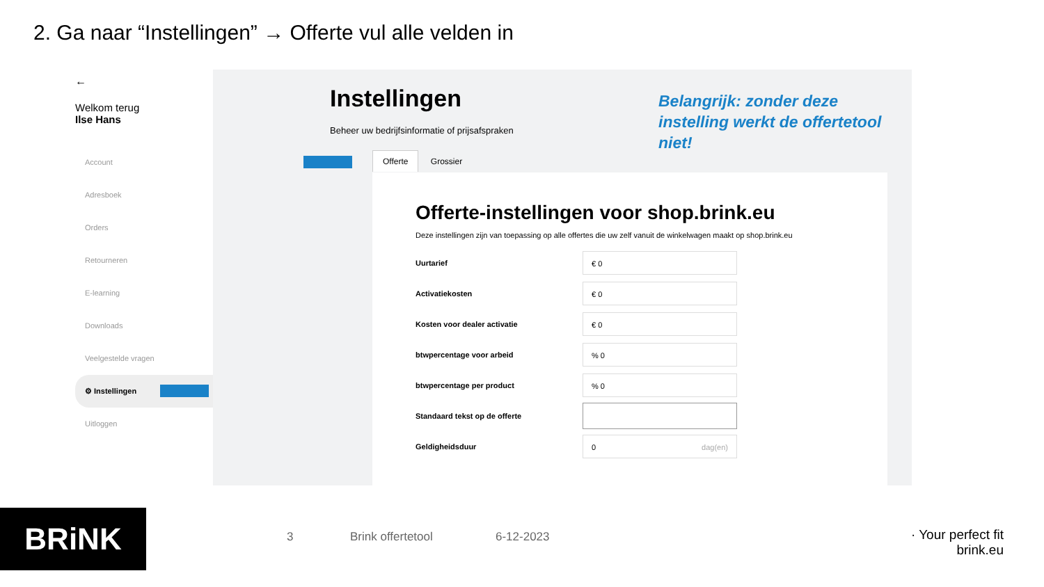2. Ga naar “Instellingen” → Offerte vul alle velden in
←
Welkom terug
Ilse Hans
Account
Adresboek
Orders
Retourneren
E-learning
Downloads
Veelgestelde vragen
⚙ Instellingen
Uitloggen
Instellingen
Beheer uw bedrijfsinformatie of prijsafspraken
Belangrijk: zonder deze instelling werkt de offertetool niet!
Offerte Grossier
Offerte-instellingen voor shop.brink.eu
Deze instellingen zijn van toepassing op alle offertes die uw zelf vanuit de winkelwagen maakt op shop.brink.eu
Uurtarief
€ 0
Activatiekosten
€ 0
Kosten voor dealer activatie
€ 0
btwpercentage voor arbeid
% 0
btwpercentage per product
% 0
Standaard tekst op de offerte
Geldigheidsduur
0 dag(en)
BRiNK 3 Brink offertetool 6-12-2023
· Your perfect fit
brink.eu